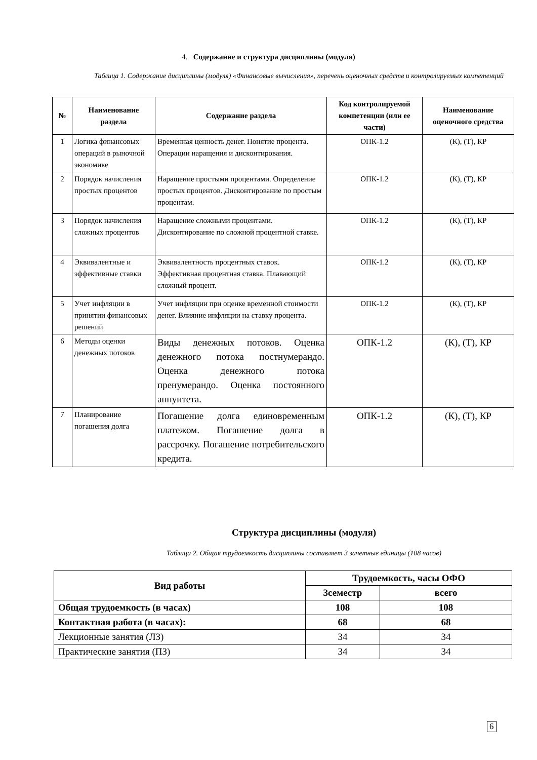4. Содержание и структура дисциплины (модуля)
Таблица 1. Содержание дисциплины (модуля) «Финансовые вычисления», перечень оценочных средств и контролируемых компетенций
| № | Наименование раздела | Содержание раздела | Код контролируемой компетенции (или ее части) | Наименование оценочного средства |
| --- | --- | --- | --- | --- |
| 1 | Логика финансовых операций в рыночной экономике | Временная ценность денег. Понятие процента. Операции наращения и дисконтирования. | ОПК-1.2 | (К), (Т), КР |
| 2 | Порядок начисления простых процентов | Наращение простыми процентами. Определение простых процентов. Дисконтирование по простым процентам. | ОПК-1.2 | (К), (Т), КР |
| 3 | Порядок начисления сложных процентов | Наращение сложными процентами. Дисконтирование по сложной процентной ставке. | ОПК-1.2 | (К), (Т), КР |
| 4 | Эквивалентные и эффективные ставки | Эквивалентность процентных ставок. Эффективная процентная ставка. Плавающий сложный процент. | ОПК-1.2 | (К), (Т), КР |
| 5 | Учет инфляции в принятии финансовых решений | Учет инфляции при оценке временной стоимости денег. Влияние инфляции на ставку процента. | ОПК-1.2 | (К), (Т), КР |
| 6 | Методы оценки денежных потоков | Виды денежных потоков. Оценка денежного потока постнумерандо. Оценка денежного потока пренумерандо. Оценка постоянного аннуитета. | ОПК-1.2 | (К), (Т), КР |
| 7 | Планирование погашения долга | Погашение долга единовременным платежом. Погашение долга в рассрочку. Погашение потребительского кредита. | ОПК-1.2 | (К), (Т), КР |
Структура дисциплины (модуля)
Таблица 2. Общая трудоемкость дисциплины составляет 3 зачетные единицы (108 часов)
| Вид работы | Трудоемкость, часы ОФО | |
| --- | --- | --- |
| | 3семестр | всего |
| Общая трудоемкость (в часах) | 108 | 108 |
| Контактная работа (в часах): | 68 | 68 |
| Лекционные занятия (ЛЗ) | 34 | 34 |
| Практические занятия (ПЗ) | 34 | 34 |
6